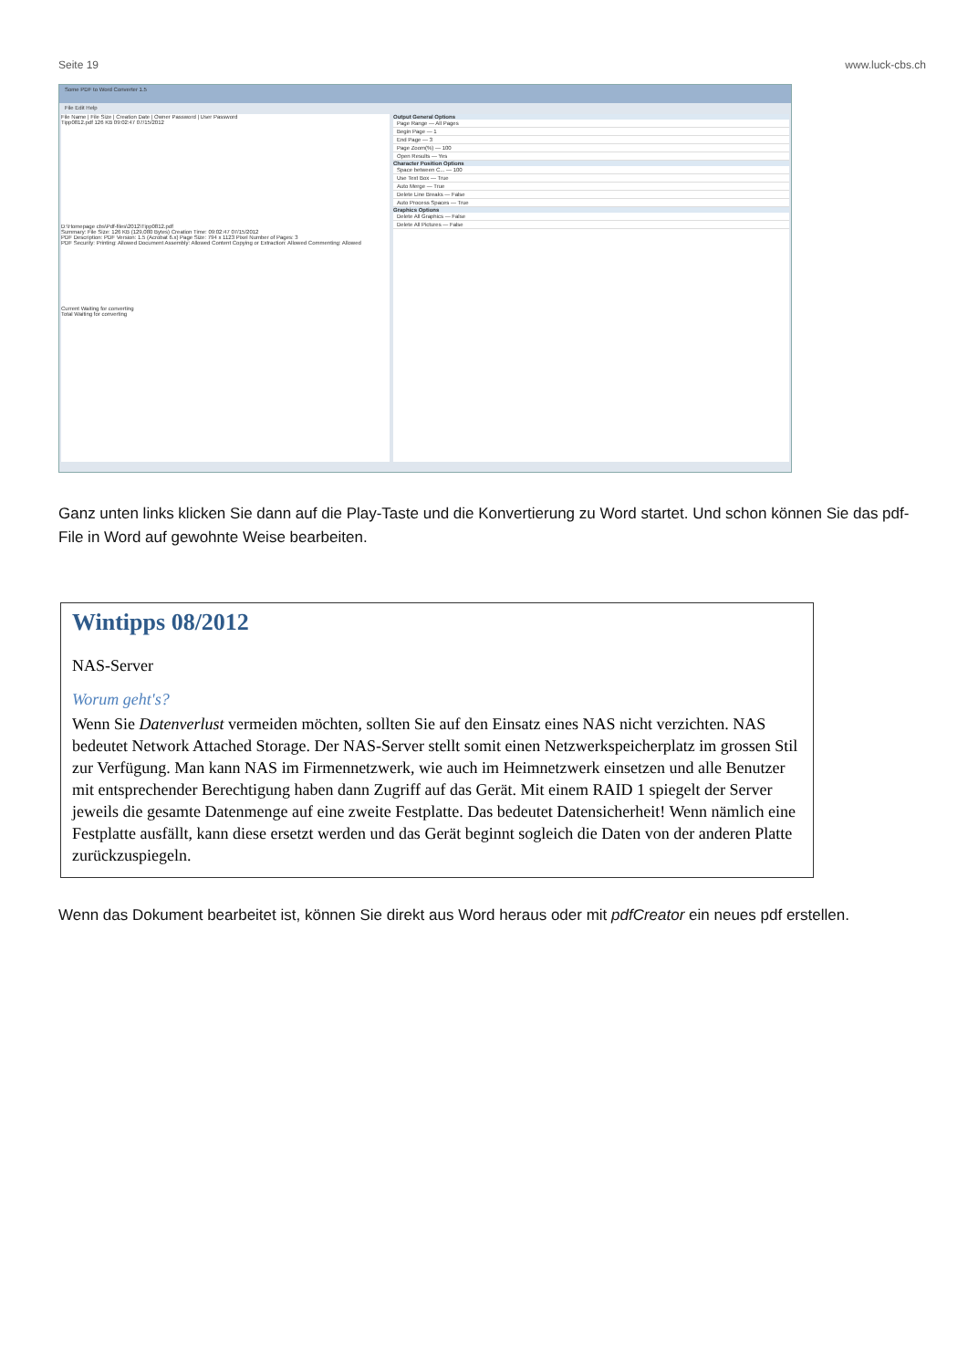Seite 19 www.luck-cbs.ch
Some PDF to Word Converter 1.5
File Edit Help
File Name | File Size | Creation Date | Owner Password | User Password
Tipp0812.pdf 126 KB 09:02:47 07/15/2012
D:\Homepage cbs\Pdf-files\2012\Tipp0812.pdf
Summary: File Size: 126 KB (129,080 Bytes) Creation Time: 09:02:47 07/15/2012
PDF Description: PDF Version: 1.5 (Acrobat 6.x) Page Size: 794 x 1123 Pixel Number of Pages: 3
PDF Security: Printing: Allowed Document Assembly: Allowed Content Copying or Extraction: Allowed Commenting: Allowed
Current Waiting for converting
Total Waiting for converting
Output General Options
Page Range — All Pages
Begin Page — 1
End Page — 3
Page Zoom(%) — 100
Open Results — Yes
Character Position Options
Space between C... — 100
Use Text Box — True
Auto Merge — True
Delete Line Breaks — False
Auto Process Spaces — True
Graphics Options
Delete All Graphics — False
Delete All Pictures — False
Ganz unten links klicken Sie dann auf die Play-Taste und die Konvertierung zu Word startet. Und schon können Sie das pdf-File in Word auf gewohnte Weise bearbeiten.
Wintipps 08/2012
NAS-Server
Worum geht's?
Wenn Sie Datenverlust vermeiden möchten, sollten Sie auf den Einsatz eines NAS nicht verzichten. NAS bedeutet Network Attached Storage. Der NAS-Server stellt somit einen Netzwerkspeicherplatz im grossen Stil zur Verfügung. Man kann NAS im Firmennetzwerk, wie auch im Heimnetzwerk einsetzen und alle Benutzer mit entsprechender Berechtigung haben dann Zugriff auf das Gerät. Mit einem RAID 1 spiegelt der Server jeweils die gesamte Datenmenge auf eine zweite Festplatte. Das bedeutet Datensicherheit! Wenn nämlich eine Festplatte ausfällt, kann diese ersetzt werden und das Gerät beginnt sogleich die Daten von der anderen Platte zurückzuspiegeln.
Wenn das Dokument bearbeitet ist, können Sie direkt aus Word heraus oder mit pdfCreator ein neues pdf erstellen.